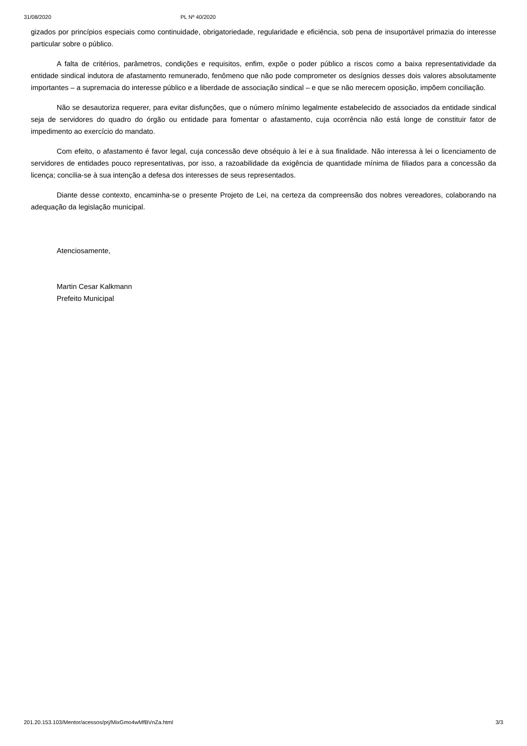31/08/2020 PL Nº 40/2020
gizados por princípios especiais como continuidade, obrigatoriedade, regularidade e eficiência, sob pena de insuportável primazia do interesse particular sobre o público.
A falta de critérios, parâmetros, condições e requisitos, enfim, expõe o poder público a riscos como a baixa representatividade da entidade sindical indutora de afastamento remunerado, fenômeno que não pode comprometer os desígnios desses dois valores absolutamente importantes – a supremacia do interesse público e a liberdade de associação sindical – e que se não merecem oposição, impõem conciliação.
Não se desautoriza requerer, para evitar disfunções, que o número mínimo legalmente estabelecido de associados da entidade sindical seja de servidores do quadro do órgão ou entidade para fomentar o afastamento, cuja ocorrência não está longe de constituir fator de impedimento ao exercício do mandato.
Com efeito, o afastamento é favor legal, cuja concessão deve obséquio à lei e à sua finalidade. Não interessa à lei o licenciamento de servidores de entidades pouco representativas, por isso, a razoabilidade da exigência de quantidade mínima de filiados para a concessão da licença; concilia-se à sua intenção a defesa dos interesses de seus representados.
Diante desse contexto, encaminha-se o presente Projeto de Lei, na certeza da compreensão dos nobres vereadores, colaborando na adequação da legislação municipal.
Atenciosamente,
Martin Cesar Kalkmann
Prefeito Municipal
201.20.153.103/Mentor/acessos/prj/MixGmo4wMfBVnZa.html 3/3